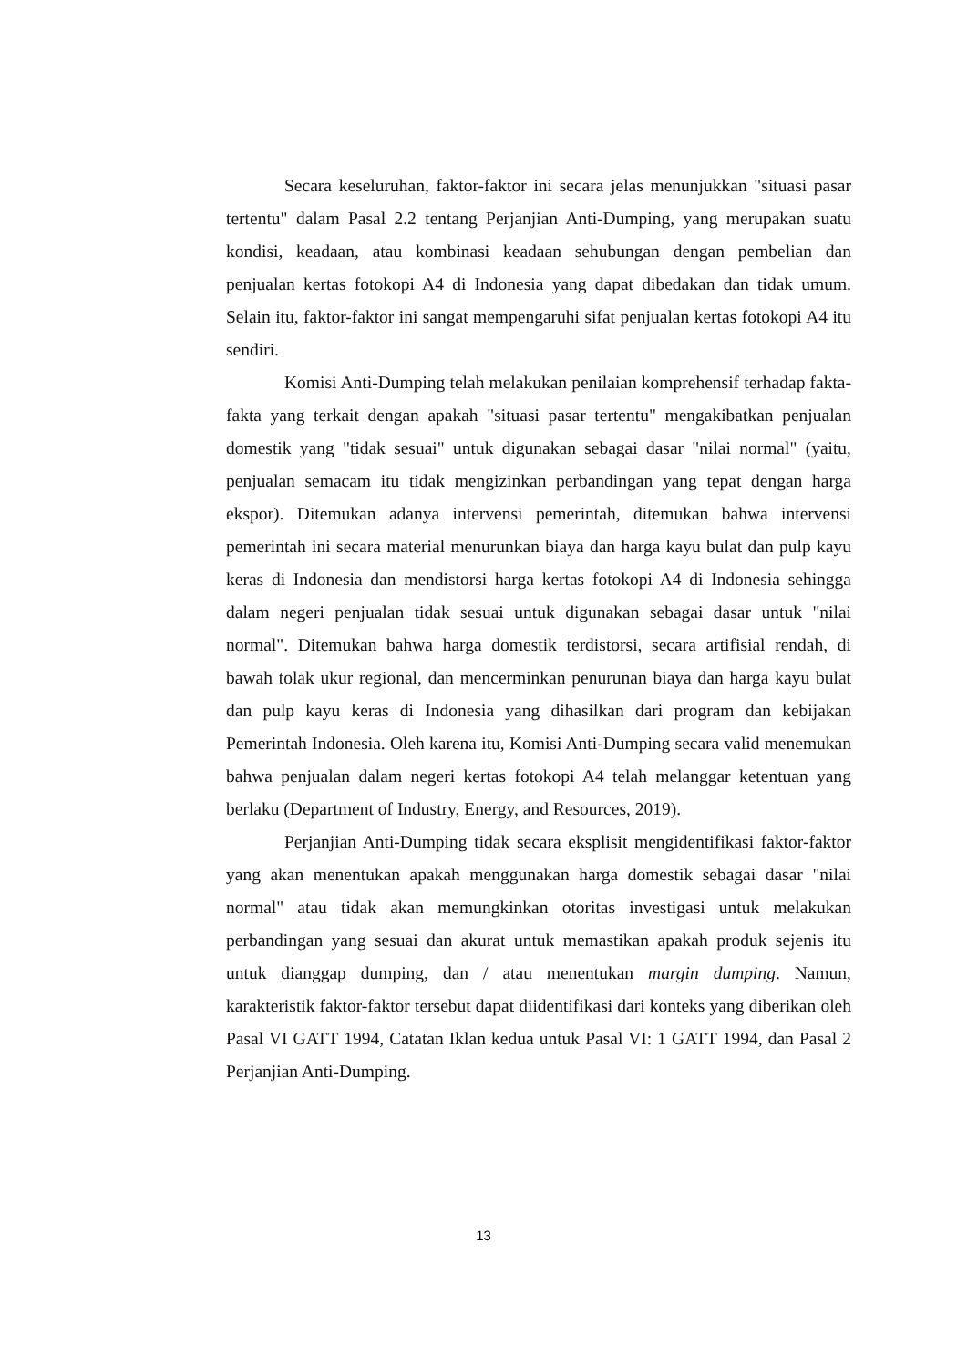Secara keseluruhan, faktor-faktor ini secara jelas menunjukkan "situasi pasar tertentu" dalam Pasal 2.2 tentang Perjanjian Anti-Dumping, yang merupakan suatu kondisi, keadaan, atau kombinasi keadaan sehubungan dengan pembelian dan penjualan kertas fotokopi A4 di Indonesia yang dapat dibedakan dan tidak umum. Selain itu, faktor-faktor ini sangat mempengaruhi sifat penjualan kertas fotokopi A4 itu sendiri.
Komisi Anti-Dumping telah melakukan penilaian komprehensif terhadap fakta-fakta yang terkait dengan apakah "situasi pasar tertentu" mengakibatkan penjualan domestik yang "tidak sesuai" untuk digunakan sebagai dasar "nilai normal" (yaitu, penjualan semacam itu tidak mengizinkan perbandingan yang tepat dengan harga ekspor). Ditemukan adanya intervensi pemerintah, ditemukan bahwa intervensi pemerintah ini secara material menurunkan biaya dan harga kayu bulat dan pulp kayu keras di Indonesia dan mendistorsi harga kertas fotokopi A4 di Indonesia sehingga dalam negeri penjualan tidak sesuai untuk digunakan sebagai dasar untuk "nilai normal". Ditemukan bahwa harga domestik terdistorsi, secara artifisial rendah, di bawah tolak ukur regional, dan mencerminkan penurunan biaya dan harga kayu bulat dan pulp kayu keras di Indonesia yang dihasilkan dari program dan kebijakan Pemerintah Indonesia. Oleh karena itu, Komisi Anti-Dumping secara valid menemukan bahwa penjualan dalam negeri kertas fotokopi A4 telah melanggar ketentuan yang berlaku (Department of Industry, Energy, and Resources, 2019).
Perjanjian Anti-Dumping tidak secara eksplisit mengidentifikasi faktor-faktor yang akan menentukan apakah menggunakan harga domestik sebagai dasar "nilai normal" atau tidak akan memungkinkan otoritas investigasi untuk melakukan perbandingan yang sesuai dan akurat untuk memastikan apakah produk sejenis itu untuk dianggap dumping, dan / atau menentukan margin dumping. Namun, karakteristik faktor-faktor tersebut dapat diidentifikasi dari konteks yang diberikan oleh Pasal VI GATT 1994, Catatan Iklan kedua untuk Pasal VI: 1 GATT 1994, dan Pasal 2 Perjanjian Anti-Dumping.
13